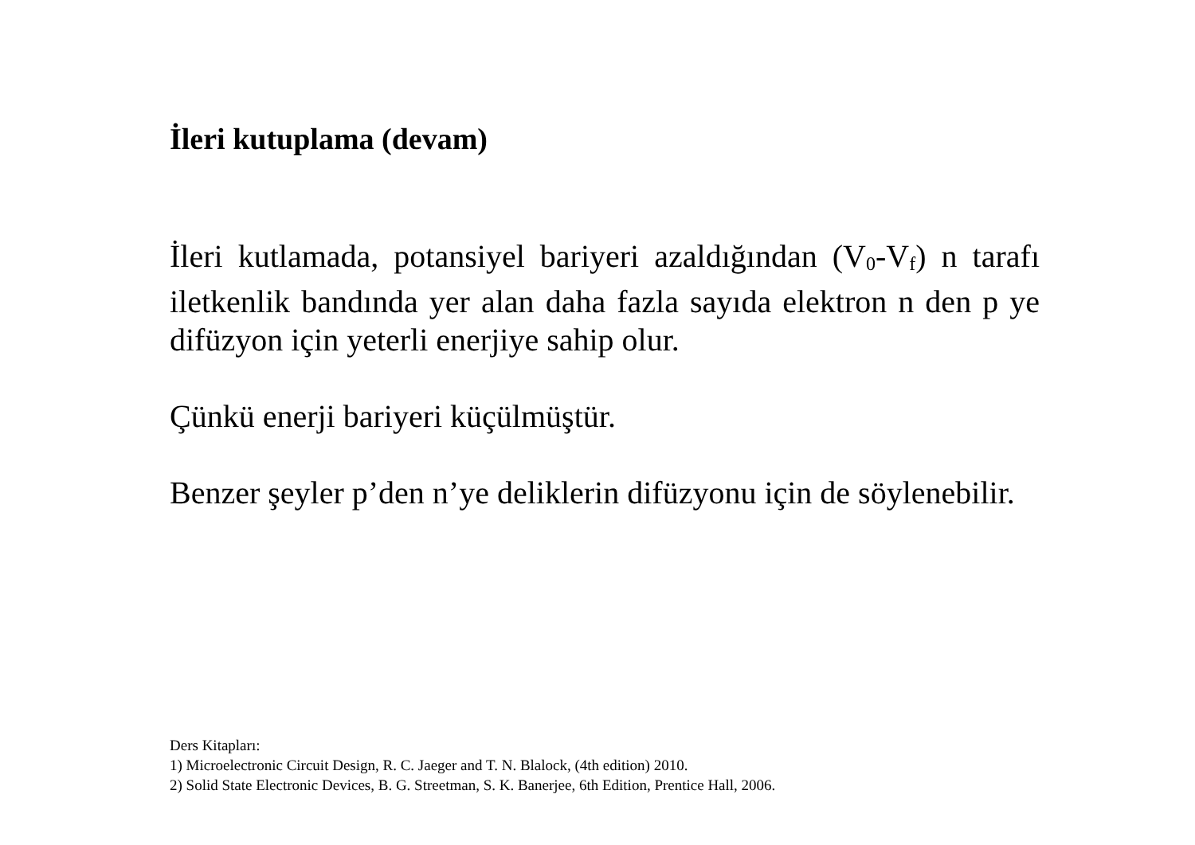İleri kutuplama (devam)
İleri kutlamada, potansiyel bariyeri azaldığından (V<sub>0</sub>-V<sub>f</sub>) n tarafı iletkenlik bandında yer alan daha fazla sayıda elektron n den p ye difüzyon için yeterli enerjiye sahip olur.
Çünkü enerji bariyeri küçülmüştür.
Benzer şeyler p’den n’ye deliklerin difüzyonu için de söylenebilir.
Ders Kitapları:
1) Microelectronic Circuit Design, R. C. Jaeger and T. N. Blalock, (4th edition) 2010.
2) Solid State Electronic Devices, B. G. Streetman, S. K. Banerjee, 6th Edition, Prentice Hall, 2006.